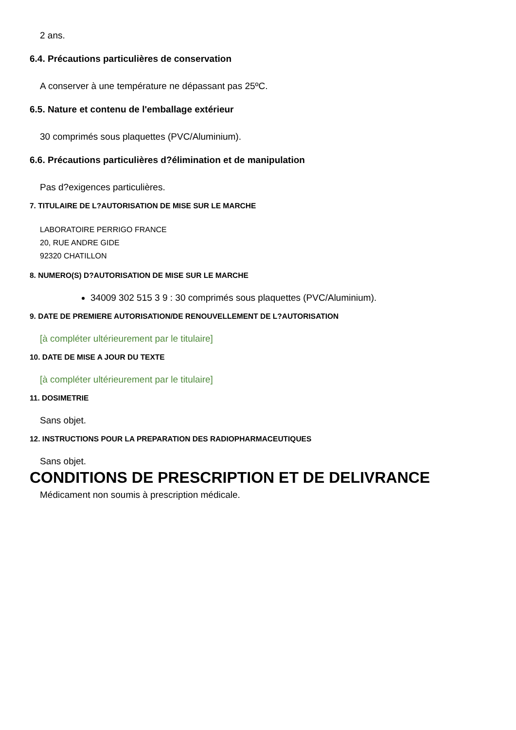2 ans.
6.4. Précautions particulières de conservation
A conserver à une température ne dépassant pas 25ºC.
6.5. Nature et contenu de l'emballage extérieur
30 comprimés sous plaquettes (PVC/Aluminium).
6.6. Précautions particulières d?élimination et de manipulation
Pas d?exigences particulières.
7. TITULAIRE DE L?AUTORISATION DE MISE SUR LE MARCHE
LABORATOIRE PERRIGO FRANCE
20, RUE ANDRE GIDE
92320 CHATILLON
8. NUMERO(S) D?AUTORISATION DE MISE SUR LE MARCHE
34009 302 515 3 9 : 30 comprimés sous plaquettes (PVC/Aluminium).
9. DATE DE PREMIERE AUTORISATION/DE RENOUVELLEMENT DE L?AUTORISATION
[à compléter ultérieurement par le titulaire]
10. DATE DE MISE A JOUR DU TEXTE
[à compléter ultérieurement par le titulaire]
11. DOSIMETRIE
Sans objet.
12. INSTRUCTIONS POUR LA PREPARATION DES RADIOPHARMACEUTIQUES
Sans objet.
CONDITIONS DE PRESCRIPTION ET DE DELIVRANCE
Médicament non soumis à prescription médicale.